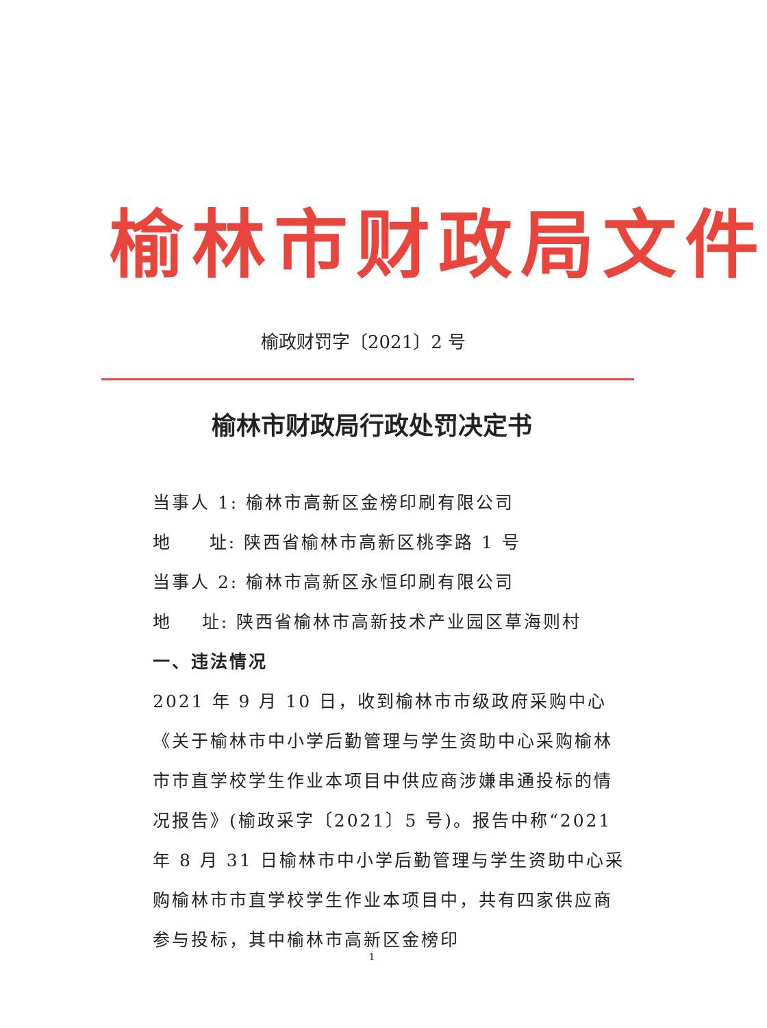榆林市财政局文件
榆政财罚字〔2021〕2 号
榆林市财政局行政处罚决定书
当事人 1: 榆林市高新区金榜印刷有限公司
地 址: 陕西省榆林市高新区桃李路 1 号
当事人 2: 榆林市高新区永恒印刷有限公司
地 址: 陕西省榆林市高新技术产业园区草海则村
一、违法情况
2021 年 9 月 10 日，收到榆林市市级政府采购中心《关于榆林市中小学后勤管理与学生资助中心采购榆林市市直学校学生作业本项目中供应商涉嫌串通投标的情况报告》(榆政采字〔2021〕5 号)。报告中称“2021 年 8 月 31 日榆林市中小学后勤管理与学生资助中心采购榆林市市直学校学生作业本项目中，共有四家供应商参与投标，其中榆林市高新区金榜印
1